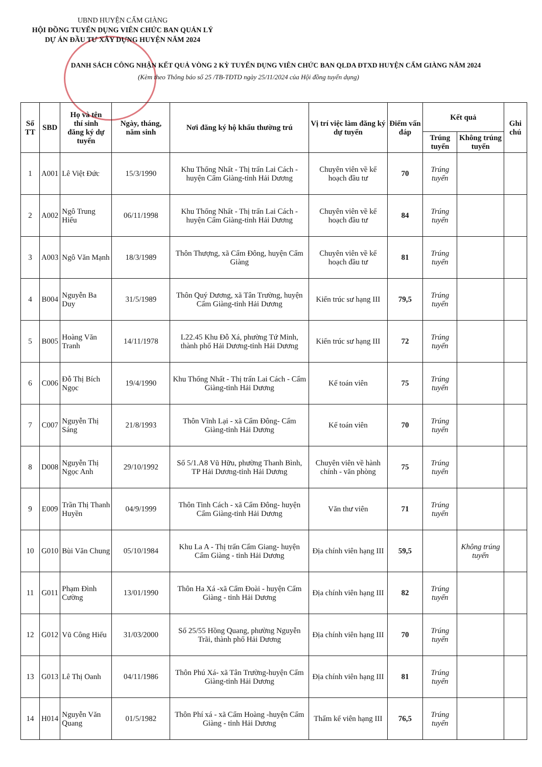UBND HUYỆN CẨM GIÀNG
HỘI ĐỒNG TUYỂN DỤNG VIÊN CHỨC BAN QUẢN LÝ
DỰ ÁN ĐẦU TƯ XÂY DỰNG HUYỆN NĂM 2024
DANH SÁCH CÔNG NHẬN KẾT QUẢ VÒNG 2 KỲ TUYỂN DỤNG VIÊN CHỨC BAN QLDA ĐTXD HUYỆN CẨM GIÀNG NĂM 2024
(Kèm theo Thông báo số 25 /TB-TĐTD ngày 25/11/2024 của Hội đồng tuyển dụng)
| Số TT | SBD | Họ và tên thí sinh đăng ký dự tuyển | Ngày, tháng, năm sinh | Nơi đăng ký hộ khẩu thường trú | Vị trí việc làm đăng ký dự tuyển | Điểm vấn đáp | Kết quả | | Ghi chú |
| --- | --- | --- | --- | --- | --- | --- | --- | --- | --- |
| | | | | | | | Trúng tuyển | Không trúng tuyển | |
| 1 | A001 | Lê Việt Đức | 15/3/1990 | Khu Thống Nhất - Thị trấn Lai Cách - huyện Cẩm Giàng-tỉnh Hải Dương | Chuyên viên về kế hoạch đầu tư | 70 | Trúng tuyển | | |
| 2 | A002 | Ngô Trung Hiếu | 06/11/1998 | Khu Thống Nhất - Thị trấn Lai Cách -huyện Cẩm Giàng-tỉnh Hải Dương | Chuyên viên về kế hoạch đầu tư | 84 | Trúng tuyển | | |
| 3 | A003 | Ngô Văn Mạnh | 18/3/1989 | Thôn Thượng, xã Cẩm Đông, huyện Cẩm Giàng | Chuyên viên về kế hoạch đầu tư | 81 | Trúng tuyển | | |
| 4 | B004 | Nguyễn Ba Duy | 31/5/1989 | Thôn Quý Dương, xã Tân Trường, huyện Cẩm Giàng-tỉnh Hải Dương | Kiến trúc sư hạng III | 79,5 | Trúng tuyển | | |
| 5 | B005 | Hoàng Văn Tranh | 14/11/1978 | L22.45 Khu Đỗ Xá, phường Tứ Minh, thành phố Hải Dương-tỉnh Hải Dương | Kiến trúc sư hạng III | 72 | Trúng tuyển | | |
| 6 | C006 | Đỗ Thị Bích Ngọc | 19/4/1990 | Khu Thống Nhất - Thị trấn Lai Cách - Cẩm Giàng-tỉnh Hải Dương | Kế toán viên | 75 | Trúng tuyển | | |
| 7 | C007 | Nguyễn Thị Sáng | 21/8/1993 | Thôn Vĩnh Lại - xã Cẩm Đông- Cẩm Giàng-tỉnh Hải Dương | Kế toán viên | 70 | Trúng tuyển | | |
| 8 | D008 | Nguyễn Thị Ngọc Anh | 29/10/1992 | Số 5/1.A8 Vũ Hữu, phường Thanh Bình, TP Hải Dương-tỉnh Hải Dương | Chuyên viên về hành chính - văn phòng | 75 | Trúng tuyển | | |
| 9 | E009 | Trần Thị Thanh Huyền | 04/9/1999 | Thôn Tinh Cách - xã Cẩm Đông- huyện Cẩm Giàng-tỉnh Hải Dương | Văn thư viên | 71 | Trúng tuyển | | |
| 10 | G010 | Bùi Văn Chung | 05/10/1984 | Khu La A - Thị trấn Cẩm Giang- huyện Cẩm Giàng - tỉnh Hải Dương | Địa chính viên hạng III | 59,5 | | Không trúng tuyển | |
| 11 | G011 | Phạm Đình Cường | 13/01/1990 | Thôn Ha Xá -xã Cẩm Đoài - huyện Cẩm Giàng - tỉnh Hải Dương | Địa chính viên hạng III | 82 | Trúng tuyển | | |
| 12 | G012 | Vũ Công Hiếu | 31/03/2000 | Số 25/55 Hồng Quang, phường Nguyễn Trãi, thành phố Hải Dương | Địa chính viên hạng III | 70 | Trúng tuyển | | |
| 13 | G013 | Lê Thị Oanh | 04/11/1986 | Thôn Phú Xá- xã Tân Trường-huyện Cẩm Giàng-tỉnh Hải Dương | Địa chính viên hạng III | 81 | Trúng tuyển | | |
| 14 | H014 | Nguyễn Văn Quang | 01/5/1982 | Thôn Phí xá - xã Cẩm Hoàng -huyện Cẩm Giàng - tỉnh Hải Dương | Thẩm kế viên hạng III | 76,5 | Trúng tuyển | | |